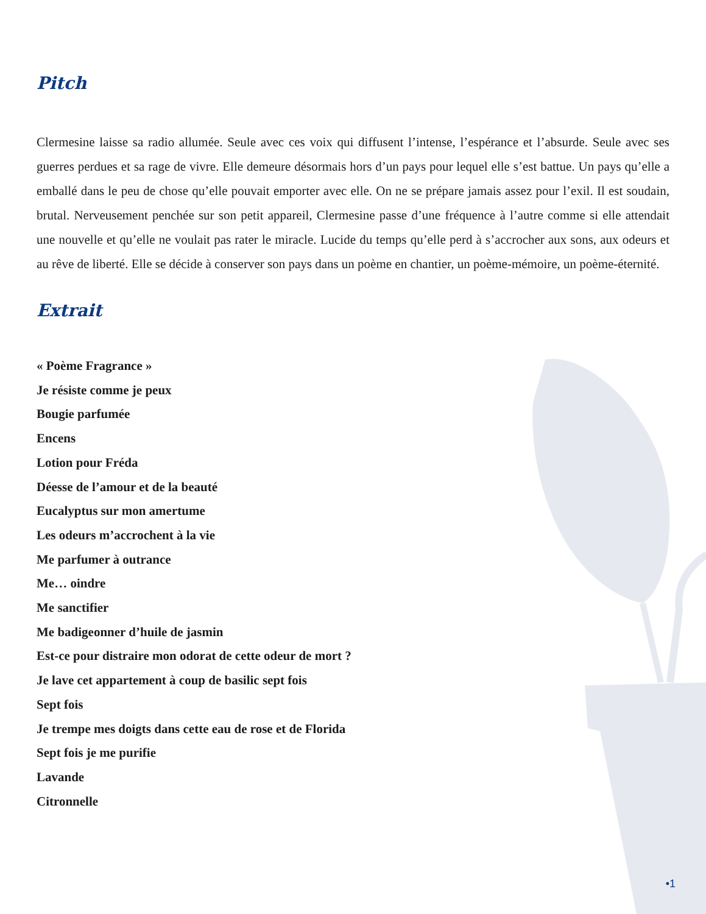Pitch
Clermesine laisse sa radio allumée. Seule avec ces voix qui diffusent l’intense, l’espérance et l’absurde. Seule avec ses guerres perdues et sa rage de vivre. Elle demeure désormais hors d’un pays pour lequel elle s’est battue. Un pays qu’elle a emballé dans le peu de chose qu’elle pouvait emporter avec elle. On ne se prépare jamais assez pour l’exil. Il est soudain, brutal. Nerveusement penchée sur son petit appareil, Clermesine passe d’une fréquence à l’autre comme si elle attendait une nouvelle et qu’elle ne voulait pas rater le miracle. Lucide du temps qu’elle perd à s’accrocher aux sons, aux odeurs et au rêve de liberté. Elle se décide à conserver son pays dans un poème en chantier, un poème-mémoire, un poème-éternité.
Extrait
« Poème Fragrance »
Je résiste comme je peux
Bougie parfumée
Encens
Lotion pour Fréda
Déesse de l’amour et de la beauté
Eucalyptus sur mon amertume
Les odeurs m’accrochent à la vie
Me parfumer à outrance
Me… oindre
Me sanctifier
Me badigeonner d’huile de jasmin
Est-ce pour distraire mon odorat de cette odeur de mort ?
Je lave cet appartement à coup de basilic sept fois
Sept fois
Je trempe mes doigts dans cette eau de rose et de Florida
Sept fois je me purifie
Lavande
Citronnelle
•1